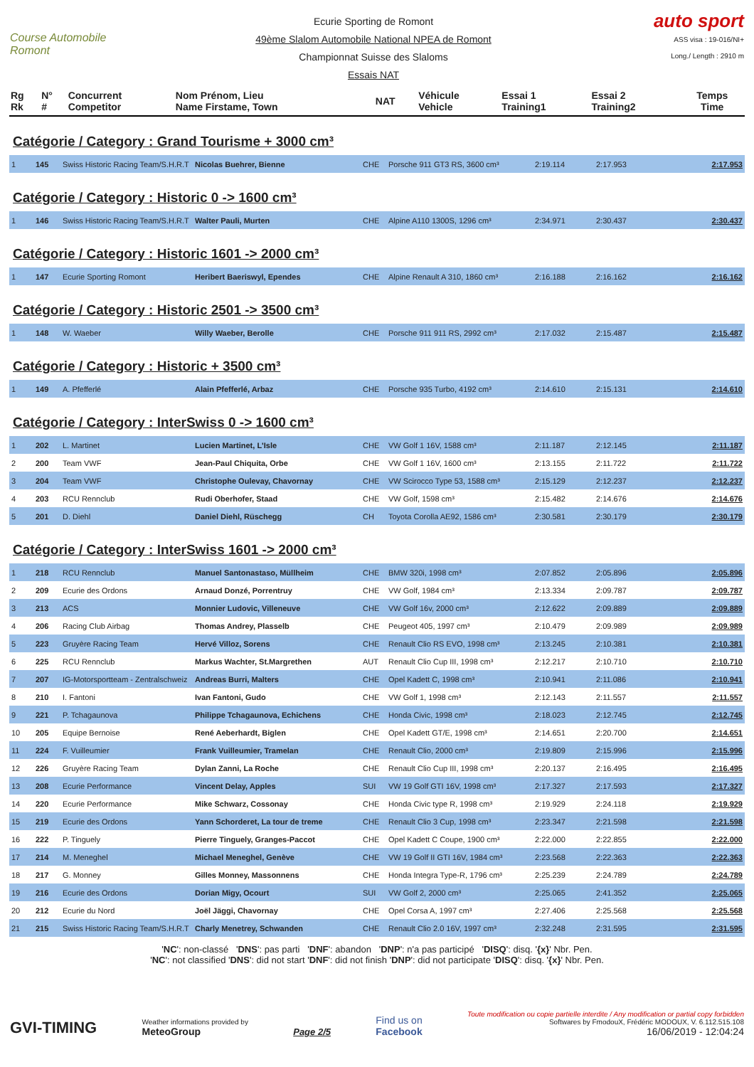Course Automobile Romont
Ecurie Sporting de Romont
49ème Slalom Automobile National NPEA de Romont
Championnat Suisse des Slaloms
Essais NAT
auto sport
ASS visa : 19-016/NI+
Long./ Length : 2910 m
| Rg Rk | N° # | Concurrent Competitor | Nom Prénom, Lieu Name Firstame, Town | NAT | Véhicule Vehicle | Essai 1 Training1 | Essai 2 Training2 | Temps Time |
| --- | --- | --- | --- | --- | --- | --- | --- | --- |
Catégorie / Category : Grand Tourisme + 3000 cm³
| 1 | 145 | Swiss Historic Racing Team/S.H.R.T | Nicolas Buehrer, Bienne | CHE | Porsche 911 GT3 RS, 3600 cm³ | 2:19.114 | 2:17.953 | 2:17.953 |
Catégorie / Category : Historic 0 -> 1600 cm³
| 1 | 146 | Swiss Historic Racing Team/S.H.R.T | Walter Pauli, Murten | CHE | Alpine A110 1300S, 1296 cm³ | 2:34.971 | 2:30.437 | 2:30.437 |
Catégorie / Category : Historic 1601 -> 2000 cm³
| 1 | 147 | Ecurie Sporting Romont | Heribert Baeriswyl, Ependes | CHE | Alpine Renault A 310, 1860 cm³ | 2:16.188 | 2:16.162 | 2:16.162 |
Catégorie / Category : Historic 2501 -> 3500 cm³
| 1 | 148 | W. Waeber | Willy Waeber, Berolle | CHE | Porsche 911 911 RS, 2992 cm³ | 2:17.032 | 2:15.487 | 2:15.487 |
Catégorie / Category : Historic + 3500 cm³
| 1 | 149 | A. Pfefferlé | Alain Pfefferlé, Arbaz | CHE | Porsche 935 Turbo, 4192 cm³ | 2:14.610 | 2:15.131 | 2:14.610 |
Catégorie / Category : InterSwiss 0 -> 1600 cm³
| 1 | 202 | L. Martinet | Lucien Martinet, L'Isle | CHE | VW Golf 1 16V, 1588 cm³ | 2:11.187 | 2:12.145 | 2:11.187 |
| 2 | 200 | Team VWF | Jean-Paul Chiquita, Orbe | CHE | VW Golf 1 16V, 1600 cm³ | 2:13.155 | 2:11.722 | 2:11.722 |
| 3 | 204 | Team VWF | Christophe Oulevay, Chavornay | CHE | VW Scirocco Type 53, 1588 cm³ | 2:15.129 | 2:12.237 | 2:12.237 |
| 4 | 203 | RCU Rennclub | Rudi Oberhofer, Staad | CHE | VW Golf, 1598 cm³ | 2:15.482 | 2:14.676 | 2:14.676 |
| 5 | 201 | D. Diehl | Daniel Diehl, Rüschegg | CH | Toyota Corolla AE92, 1586 cm³ | 2:30.581 | 2:30.179 | 2:30.179 |
Catégorie / Category : InterSwiss 1601 -> 2000 cm³
| 1 | 218 | RCU Rennclub | Manuel Santonastaso, Müllheim | CHE | BMW 320i, 1998 cm³ | 2:07.852 | 2:05.896 | 2:05.896 |
| 2 | 209 | Ecurie des Ordons | Arnaud Donzé, Porrentruy | CHE | VW Golf, 1984 cm³ | 2:13.334 | 2:09.787 | 2:09.787 |
| 3 | 213 | ACS | Monnier Ludovic, Villeneuve | CHE | VW Golf 16v, 2000 cm³ | 2:12.622 | 2:09.889 | 2:09.889 |
| 4 | 206 | Racing Club Airbag | Thomas Andrey, Plasselb | CHE | Peugeot 405, 1997 cm³ | 2:10.479 | 2:09.989 | 2:09.989 |
| 5 | 223 | Gruyère Racing Team | Hervé Villoz, Sorens | CHE | Renault Clio RS EVO, 1998 cm³ | 2:13.245 | 2:10.381 | 2:10.381 |
| 6 | 225 | RCU Rennclub | Markus Wachter, St.Margrethen | AUT | Renault Clio Cup III, 1998 cm³ | 2:12.217 | 2:10.710 | 2:10.710 |
| 7 | 207 | IG-Motorsportteam - Zentralschweiz | Andreas Burri, Malters | CHE | Opel Kadett C, 1998 cm³ | 2:10.941 | 2:11.086 | 2:10.941 |
| 8 | 210 | I. Fantoni | Ivan Fantoni, Gudo | CHE | VW Golf 1, 1998 cm³ | 2:12.143 | 2:11.557 | 2:11.557 |
| 9 | 221 | P. Tchagaunova | Philippe Tchagaunova, Echichens | CHE | Honda Civic, 1998 cm³ | 2:18.023 | 2:12.745 | 2:12.745 |
| 10 | 205 | Equipe Bernoise | René Aeberhardt, Biglen | CHE | Opel Kadett GT/E, 1998 cm³ | 2:14.651 | 2:20.700 | 2:14.651 |
| 11 | 224 | F. Vuilleumier | Frank Vuilleumier, Tramelan | CHE | Renault Clio, 2000 cm³ | 2:19.809 | 2:15.996 | 2:15.996 |
| 12 | 226 | Gruyère Racing Team | Dylan Zanni, La Roche | CHE | Renault Clio Cup III, 1998 cm³ | 2:20.137 | 2:16.495 | 2:16.495 |
| 13 | 208 | Ecurie Performance | Vincent Delay, Apples | SUI | VW 19 Golf GTI 16V, 1998 cm³ | 2:17.327 | 2:17.593 | 2:17.327 |
| 14 | 220 | Ecurie Performance | Mike Schwarz, Cossonay | CHE | Honda Civic type R, 1998 cm³ | 2:19.929 | 2:24.118 | 2:19.929 |
| 15 | 219 | Ecurie des Ordons | Yann Schorderet, La tour de treme | CHE | Renault Clio 3 Cup, 1998 cm³ | 2:23.347 | 2:21.598 | 2:21.598 |
| 16 | 222 | P. Tinguely | Pierre Tinguely, Granges-Paccot | CHE | Opel Kadett C Coupe, 1900 cm³ | 2:22.000 | 2:22.855 | 2:22.000 |
| 17 | 214 | M. Meneghel | Michael Meneghel, Genève | CHE | VW 19 Golf II GTI 16V, 1984 cm³ | 2:23.568 | 2:22.363 | 2:22.363 |
| 18 | 217 | G. Monney | Gilles Monney, Massonnens | CHE | Honda Integra Type-R, 1796 cm³ | 2:25.239 | 2:24.789 | 2:24.789 |
| 19 | 216 | Ecurie des Ordons | Dorian Migy, Ocourt | SUI | VW Golf 2, 2000 cm³ | 2:25.065 | 2:41.352 | 2:25.065 |
| 20 | 212 | Ecurie du Nord | Joël Jäggi, Chavornay | CHE | Opel Corsa A, 1997 cm³ | 2:27.406 | 2:25.568 | 2:25.568 |
| 21 | 215 | Swiss Historic Racing Team/S.H.R.T | Charly Menetrey, Schwanden | CHE | Renault Clio 2.0 16V, 1997 cm³ | 2:32.248 | 2:31.595 | 2:31.595 |
'NC': non-classé 'DNS': pas parti 'DNF': abandon 'DNP': n'a pas participé 'DISQ': disq. '{x}' Nbr. Pen.
'NC': not classified 'DNS': did not start 'DNF': did not finish 'DNP': did not participate 'DISQ': disq. '{x}' Nbr. Pen.
GVI-TIMING
Weather informations provided by
MeteoGroup
Page 2/5
Find us on
Facebook
Toute modification ou copie partielle interdite / Any modification or partial copy forbidden
Softwares by FmodouX, Frédéric MODOUX, V. 6.112.515.108
16/06/2019 - 12:04:24